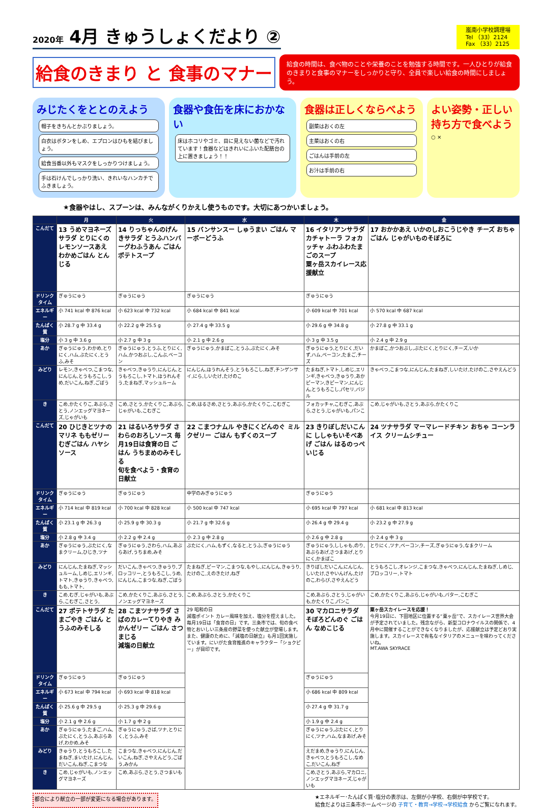2020年 4月 きゅうしょくだより ②
嵐南小学校調理場
Tel （33）2124
Fax （33）2125
給食のきまり と 食事のマナー
給食の時間は、食べ物のことや栄養のことを勉強する時間です。一人ひとりが給食のきまりと食事のマナーをしっかりと守り、全員で楽しい給食の時間にしましょう。
みじたくをととのえよう
帽子をきちんとかぶりましょう。
白衣はボタンをしめ、エプロンはひもを結びましょう。
給食当番以外もマスクをしっかりつけましょう。
手は石けんでしっかり洗い、きれいなハンカチでふきましょう。
食器や食缶を床におかない
床はホコリやゴミ、目に見えない菌などで汚れています！食器などはきれいにふいた配膳台の上に置きましょう！！
食器は正しくならべよう
副菜はおくの左
主菜はおくの右
ごはんは手前の左
お汁は手前の右
よい姿勢・正しい持ち方で食べよう
○ ×
★食器やはし、スプーンは、みんながくりかえし使うものです。大切にあつかいましょう。
| | 月 | 火 | 水 | 木 | 金 |
| --- | --- | --- | --- | --- | --- |
| こんだて | 13 うめマヨネーズサラダ とりにくのレモンソースあえ わかめごはん とんじる | 14 りっちゃんのげんきサラダ とうふハンバーグわふうあん ごはん ポテトスープ | 15 バンサンスー しゅうまい ごはん マーボーどうふ | 16 イタリアンサラダ カチャトーラ フォカッチャ ふわふわたまごのスープ 粟ヶ岳スカイレース応援献立 | 17 おかかあえ いかのしおこうじやき チーズ おちゃ ごはん じゃがいものそぼろに |
| ドリンクタイム | ぎゅうにゅう | ぎゅうにゅう | ぎゅうにゅう | ぎゅうにゅう | |
| エネルギー | 小 741 kcal 中 876 kcal | 小 623 kcal 中 732 kcal | 小 684 kcal 中 841 kcal | 小 609 kcal 中 701 kcal | 小 570 kcal 中 687 kcal |
| たんぱく質 | 小 28.7 g 中 33.4 g | 小 22.2 g 中 25.5 g | 小 27.4 g 中 33.5 g | 小 29.6 g 中 34.8 g | 小 27.8 g 中 33.1 g |
| 塩分 | 小 3 g 中 3.6 g | 小 2.7 g 中 3 g | 小 2.1 g 中 2.6 g | 小 3 g 中 3.5 g | 小 2.4 g 中 2.9 g |
| あか | ぎゅうにゅう,わかめ,とりにく,ハム,ぶたにく,とうふ,みそ | ぎゅうにゅう,とうふ,とりにく,ハム,かつおぶし,こんぶ,ベーコン | ぎゅうにゅう,かまぼこ,とうふ,ぶたにく,みそ | ぎゅうにゅう,とりにく,だいず,ハム,ベーコン,たまご,チーズ | かまぼこ,かつおぶし,ぶたにく,とりにく,チーズ,いか |
| みどり | レモン,きゃべつ,こまつな,にんじん,とうもろこし,うめ,だいこん,ねぎ,ごぼう | きゃべつ,きゅうり,にんじん,とうもろこし,トマト,ほうれんそう,たまねぎ,マッシュルーム | にんじん,ほうれんそう,とうもろこし,ねぎ,チンゲンサイ,にら,しいたけ,たけのこ | たまねぎ,トマト,しめじ,エリンギ,きゃべつ,きゅうり,あかピーマン,きピーマン,にんじん,とうもろこし,パセリ,バジル | きゃべつ,こまつな,にんじん,たまねぎ,しいたけ,たけのこ,さやえんどう |
| き | こめ,かたくりこ,あぶら,さとう,ノンエッグマヨネーズ,じゃがいも | こめ,さとう,かたくりこ,あぶら,じゃがいも,こむぎこ | こめ,はるさめ,さとう,あぶら,かたくりこ,こむぎこ | フォカッチャ,こむぎこ,あぶら,さとう,じゃがいも,パンこ | こめ,じゃがいも,さとう,あぶら,かたくりこ |
| こんだて | 20 ひじきとツナのマリネ ももゼリー むぎごはん ハヤシソース | 21 はるいろサラダ さわらのおろしソース 毎月19日は食育の日 ごはん うちまめのみそしる 旬を食べよう・食育の日献立 | 22 こまつナムル やきにくどんのぐ ミルクゼリー ごはん もずくのスープ | 23 きりぼしだいこんに ししゃもいそべあげ ごはん はるのっぺいじる | 24 ツナサラダ マーマレードチキン おちゃ コーンライス クリームシチュー |
| ドリンクタイム | ぎゅうにゅう | ぎゅうにゅう | 中学のみぎゅうにゅう | ぎゅうにゅう | |
| エネルギー | 小 714 kcal 中 819 kcal | 小 700 kcal 中 828 kcal | 小 500 kcal 中 747 kcal | 小 695 kcal 中 797 kcal | 小 681 kcal 中 813 kcal |
| たんぱく質 | 小 23.1 g 中 26.3 g | 小 25.9 g 中 30.3 g | 小 21.7 g 中 32.6 g | 小 26.4 g 中 29.4 g | 小 23.2 g 中 27.9 g |
| 塩分 | 小 2.8 g 中 3.4 g | 小 2.2 g 中 2.4 g | 小 2.3 g 中 2.8 g | 小 2.6 g 中 2.8 g | 小 2.4 g 中 3 g |
| あか | ぎゅうにゅう,ぶたにく,なまクリーム,ひじき,ツナ | ぎゅうにゅう,さわら,ハム,あぶらあげ,うちまめ,みそ | ぶたにく,ハム,もずく,なると,とうふ,ぎゅうにゅう | ぎゅうにゅう,ししゃも,のり,あぶらあげ,さつまあげ,とりにく,かまぼこ | とりにく,ツナ,ベーコン,チーズ,ぎゅうにゅう,なまクリーム |
| みどり | にんじん,たまねぎ,マッシュルーム,しめじ,エリンギ,トマト,きゅうり,きゃべつ,もも,トマト, | だいこん,きゃべつ,きゅうり,ブロッコリー,とうもろこし,うめ,にんじん,こまつな,ねぎ,ごぼう | たまねぎ,ピーマン,こまつな,もやし,にんじん,きゅうり,たけのこ,えのきたけ,ねぎ | きりぼしだいこん,にんじん,しいたけ,さやいんげん,たけのこ,わらび,さやえんどう | とうもろこし,オレンジ,こまつな,きゃべつ,にんじん,たまねぎ,しめじ,ブロッコリー,トマト |
| き | こめ,むぎ,じゃがいも,あぶら,こむぎこ,さとう, | こめ,かたくりこ,あぶら,さとう,ノンエッグマヨネーズ | こめ,あぶら,さとう,かたくりこ | こめ,あぶら,さとう,じゃがいも,かたくりこ,パンこ | こめ,かたくりこ,あぶら,じゃがいも,バター,こむぎこ |
| こんだて | 27 ポテトサラダ たまごやき ごはん とうふのみそしる | 28 こまツナサラダ さばのカレーてりやき みかんゼリー ごはん さつまじる 減塩の日献立 | 29 昭和の日 減塩ポイント カレー風味を加え、塩分を控えました。 毎月19日は「食育の日」です。三条市では、旬の食べ物とおいしい三条産の野菜を使った献立が登場します。また、健康のために、「減塩の日献立」も月1回実施しています。にいがた食育推進のキャラクター「ショクピー」が目印です。 | 30 マカロニサラダ そぼろどんのぐ ごはん なめこじる | 粟ヶ岳スカイレースを応援！ 今月19日に、下田地区に位置する“粟ヶ岳”で、スカイレース世界大会が予定されていました。残念ながら、新型コロナウイルスの関係で、4月中に開催することができなくなりましたが、応援献立は予定どおり実施します。スカイレースで有名なイタリアのメニューを味わってくださいね。 MT.AWA SKYRACE |
| ドリンクタイム | ぎゅうにゅう | ぎゅうにゅう | | ぎゅうにゅう | |
| エネルギー | 小 673 kcal 中 794 kcal | 小 693 kcal 中 818 kcal | | 小 686 kcal 中 809 kcal | |
| たんぱく質 | 小 25.6 g 中 29.5 g | 小 25.3 g 中 29.6 g | | 小 27.4 g 中 31.7 g | |
| 塩分 | 小 2.1 g 中 2.6 g | 小 1.7 g 中 2 g | | 小 1.9 g 中 2.4 g | |
| あか | ぎゅうにゅう,たまご,ハム,ぶたにく,とうふ,あぶらあげ,わかめ,みそ | ぎゅうにゅう,さば,ツナ,とりにく,とうふ,みそ | | ぎゅうにゅう,ぶたにく,とりにく,ツナ,ハム,なまあげ,みそ | |
| みどり | きゅうり,とうもろこし,たまねぎ,まいたけ,にんじん,だいこん,ねぎ,こまつな | こまつな,きゃべつ,にんじん,だいこん,ねぎ,さやえんどう,ごぼう,みかん | | えだまめ,きゅうり,にんじん,きゃべつ,とうもろこし,なめこ,だいこん,ねぎ | |
| き | こめ,じゃがいも,ノンエッグマヨネーズ | こめ,あぶら,さとう,さつまいも | | こめ,さとう,あぶら,マカロニ,ノンエッグマヨネーズ,じゃがいも | |
都合により献立の一部が変更になる場合があります。 ★エネルギー･たんぱく質･塩分の表示は、左側が小学校、右側が中学校です。
給食だよりは三条市ホームページの 子育て・教育→学校→学校給食 からご覧になれます。